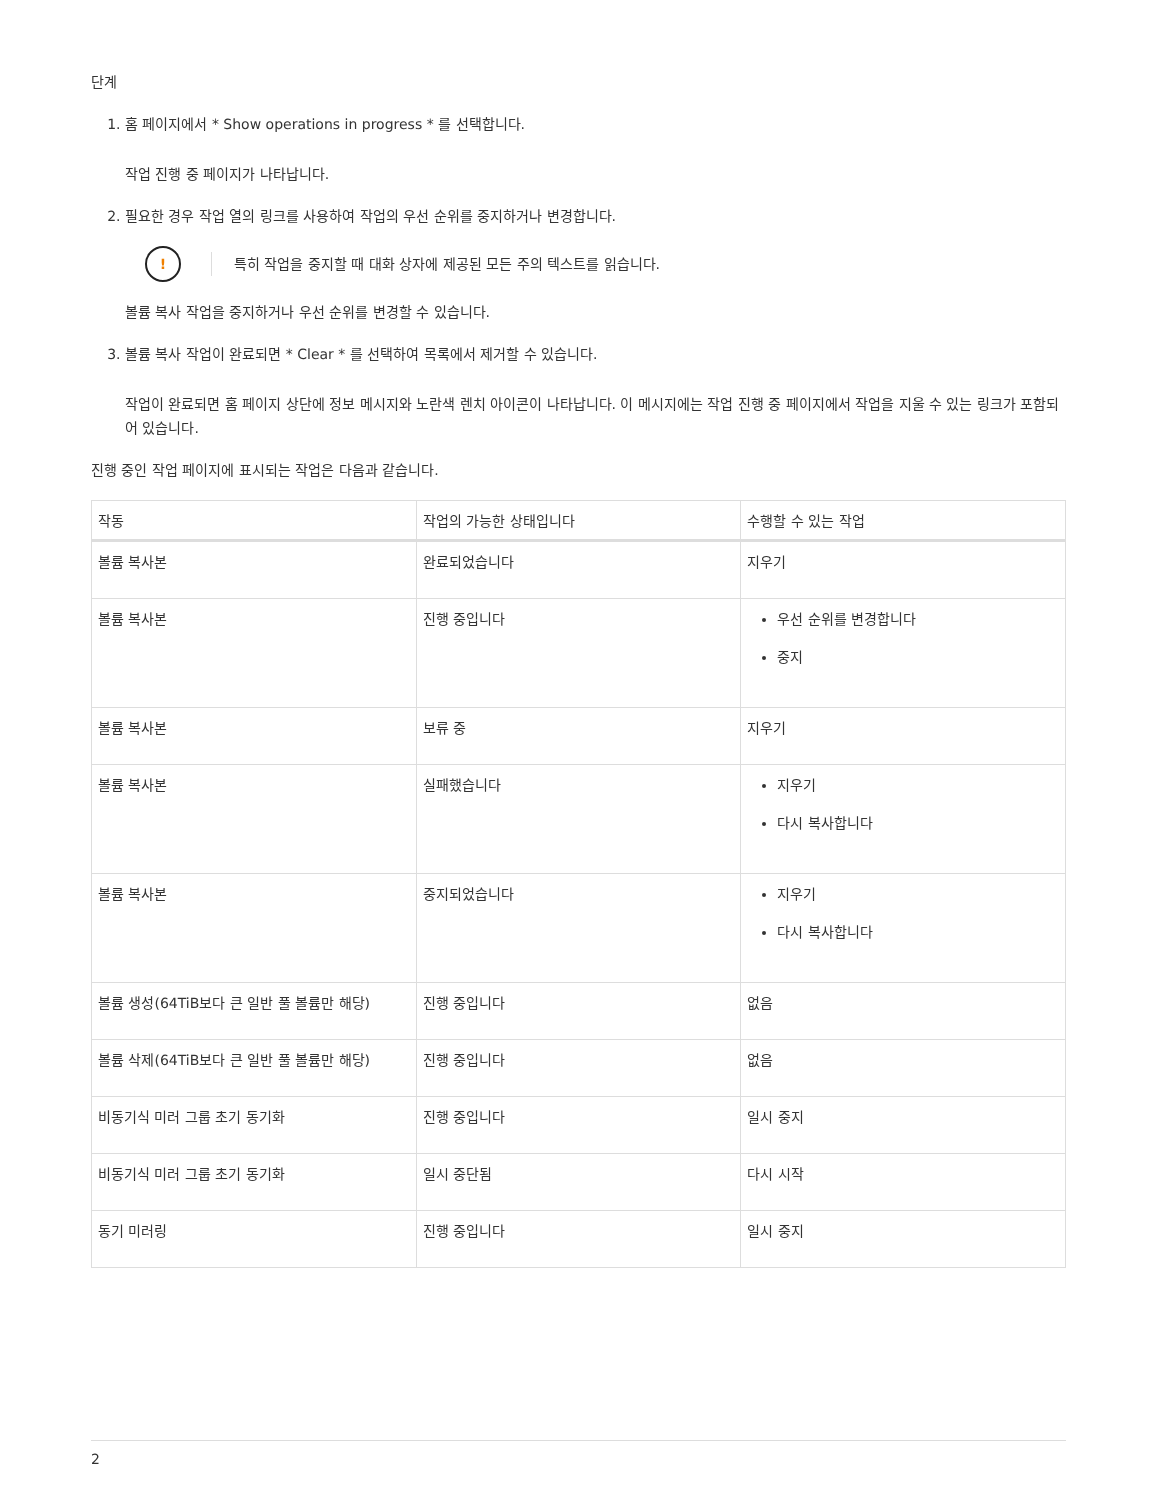단계
1. 홈 페이지에서 * Show operations in progress * 를 선택합니다.
작업 진행 중 페이지가 나타납니다.
2. 필요한 경우 작업 열의 링크를 사용하여 작업의 우선 순위를 중지하거나 변경합니다.
!
특히 작업을 중지할 때 대화 상자에 제공된 모든 주의 텍스트를 읽습니다.
볼륨 복사 작업을 중지하거나 우선 순위를 변경할 수 있습니다.
3. 볼륨 복사 작업이 완료되면 * Clear * 를 선택하여 목록에서 제거할 수 있습니다.
작업이 완료되면 홈 페이지 상단에 정보 메시지와 노란색 렌치 아이콘이 나타납니다. 이 메시지에는 작업 진행 중 페이지에서 작업을 지울 수 있는 링크가 포함되어 있습니다.
진행 중인 작업 페이지에 표시되는 작업은 다음과 같습니다.
| 작동 | 작업의 가능한 상태입니다 | 수행할 수 있는 작업 |
| --- | --- | --- |
| 볼륨 복사본 | 완료되었습니다 | 지우기 |
| 볼륨 복사본 | 진행 중입니다 | 우선 순위를 변경합니다 중지 |
| 볼륨 복사본 | 보류 중 | 지우기 |
| 볼륨 복사본 | 실패했습니다 | 지우기 다시 복사합니다 |
| 볼륨 복사본 | 중지되었습니다 | 지우기 다시 복사합니다 |
| 볼륨 생성(64TiB보다 큰 일반 풀 볼륨만 해당) | 진행 중입니다 | 없음 |
| 볼륨 삭제(64TiB보다 큰 일반 풀 볼륨만 해당) | 진행 중입니다 | 없음 |
| 비동기식 미러 그룹 초기 동기화 | 진행 중입니다 | 일시 중지 |
| 비동기식 미러 그룹 초기 동기화 | 일시 중단됨 | 다시 시작 |
| 동기 미러링 | 진행 중입니다 | 일시 중지 |
2